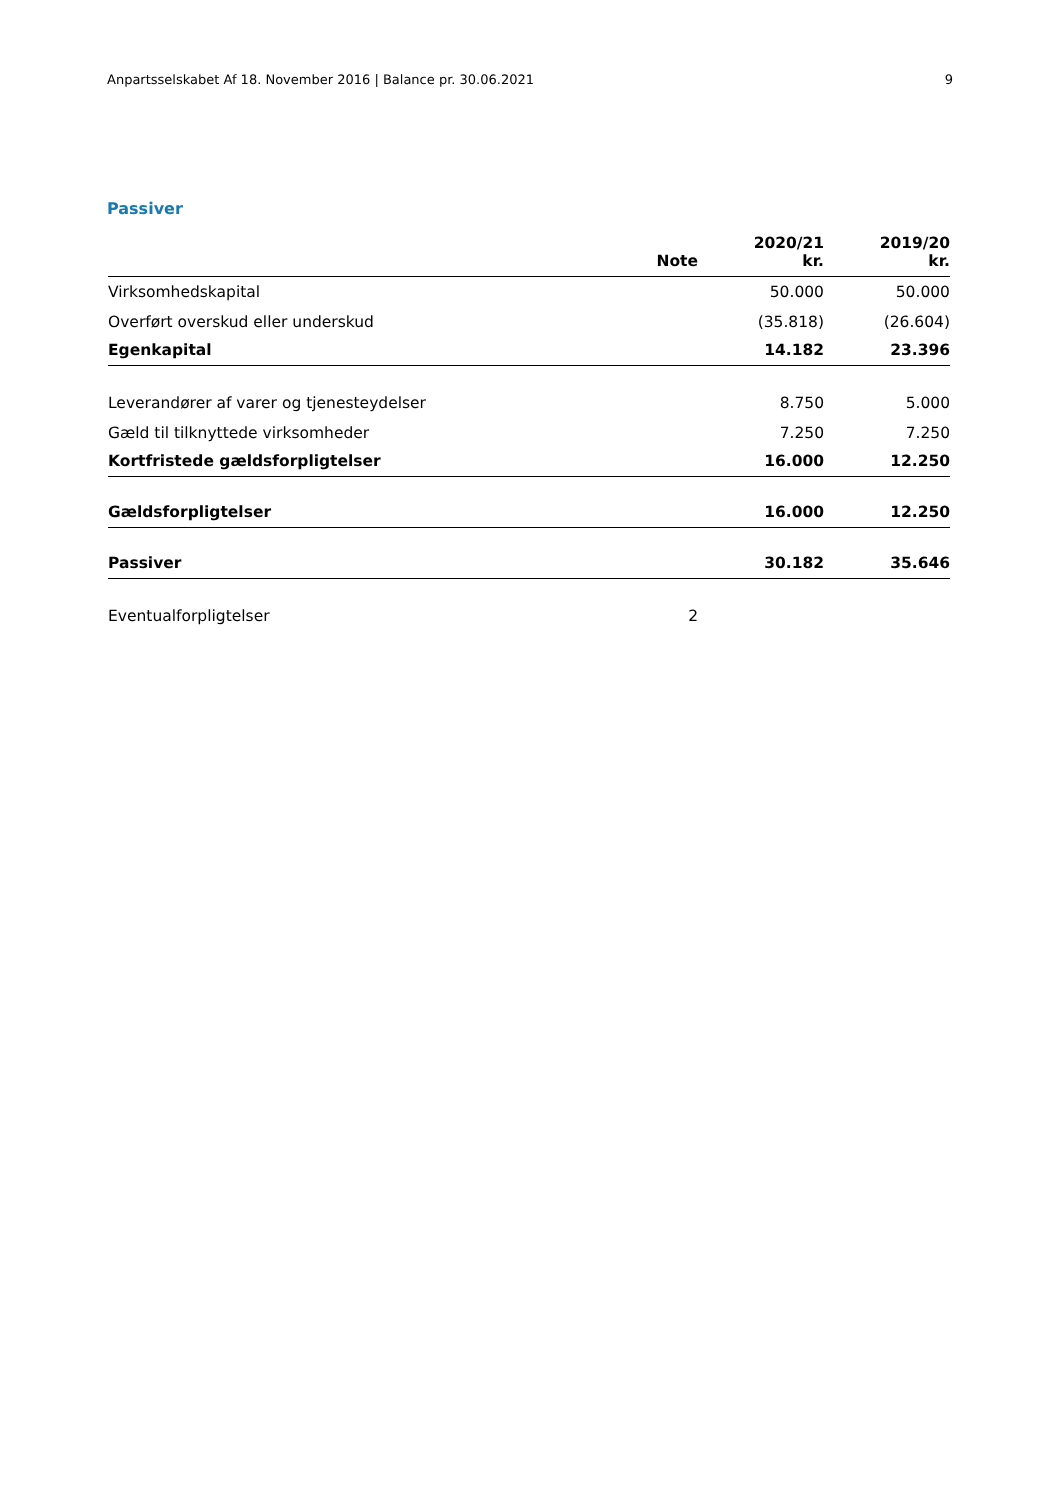Anpartsselskabet Af 18. November 2016 | Balance pr. 30.06.2021 9
Passiver
| | Note | 2020/21 kr. | 2019/20 kr. |
| --- | --- | --- | --- |
| Virksomhedskapital | | 50.000 | 50.000 |
| Overført overskud eller underskud | | (35.818) | (26.604) |
| Egenkapital | | 14.182 | 23.396 |
| Leverandører af varer og tjenesteydelser | | 8.750 | 5.000 |
| Gæld til tilknyttede virksomheder | | 7.250 | 7.250 |
| Kortfristede gældsforpligtelser | | 16.000 | 12.250 |
| Gældsforpligtelser | | 16.000 | 12.250 |
| Passiver | | 30.182 | 35.646 |
| Eventualforpligtelser | 2 | | |